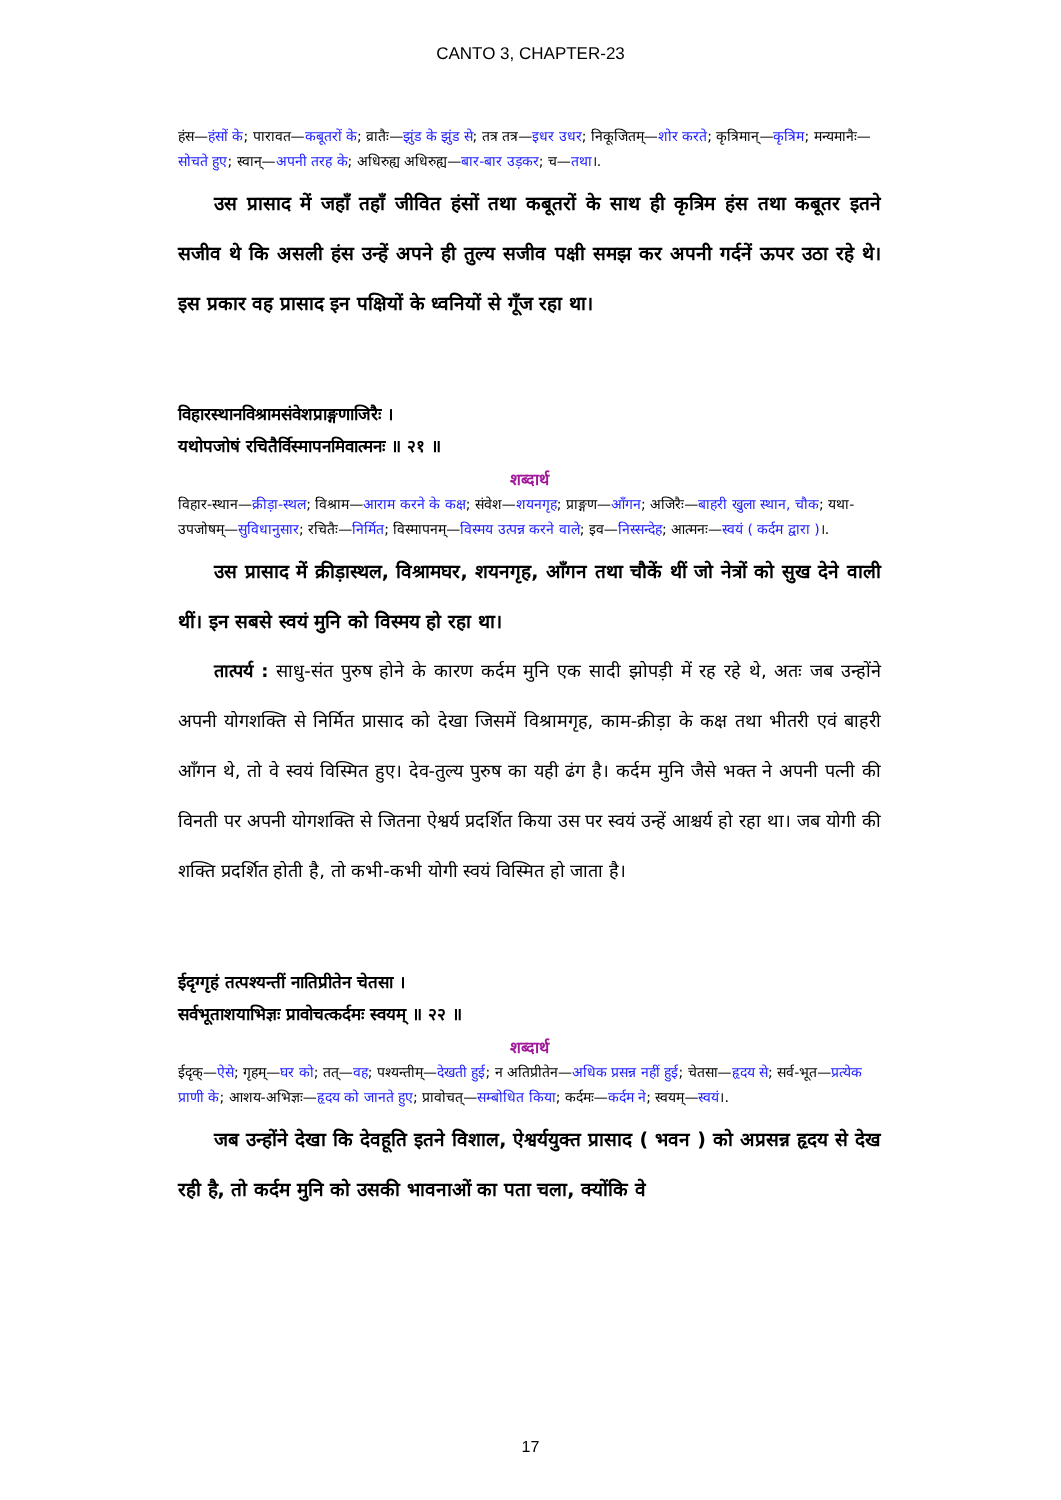CANTO 3, CHAPTER-23
हंस—हंसों के; पारावत—कबूतरों के; व्रातैः—झुंड के झुंड से; तत्र तत्र—इधर उधर; निकूजितम्—शोर करते; कृत्रिमान्—कृत्रिम; मन्यमानैः—सोचते हुए; स्वान्—अपनी तरह के; अधिरुह्य अधिरुह्य—बार-बार उड़कर; च—तथा।.
उस प्रासाद में जहाँ तहाँ जीवित हंसों तथा कबूतरों के साथ ही कृत्रिम हंस तथा कबूतर इतने सजीव थे कि असली हंस उन्हें अपने ही तुल्य सजीव पक्षी समझ कर अपनी गर्दनें ऊपर उठा रहे थे। इस प्रकार वह प्रासाद इन पक्षियों के ध्वनियों से गूँज रहा था।
विहारस्थानविश्रामसंवेशप्राङ्गणाजिरैः ।
यथोपजोषं रचितैर्विस्मापनमिवात्मनः ॥ २१ ॥
शब्दार्थ
विहार-स्थान—क्रीड़ा-स्थल; विश्राम—आराम करने के कक्ष; संवेश—शयनगृह; प्राङ्गण—आँगन; अजिरैः—बाहरी खुला स्थान, चौक; यथा-उपजोषम्—सुविधानुसार; रचितैः—निर्मित; विस्मापनम्—विस्मय उत्पन्न करने वाले; इव—निस्सन्देह; आत्मनः—स्वयं ( कर्दम द्वारा )।.
उस प्रासाद में क्रीड़ास्थल, विश्रामघर, शयनगृह, आँगन तथा चौकें थीं जो नेत्रों को सुख देने वाली थीं। इन सबसे स्वयं मुनि को विस्मय हो रहा था।
तात्पर्य : साधु-संत पुरुष होने के कारण कर्दम मुनि एक सादी झोपड़ी में रह रहे थे, अतः जब उन्होंने अपनी योगशक्ति से निर्मित प्रासाद को देखा जिसमें विश्रामगृह, काम-क्रीड़ा के कक्ष तथा भीतरी एवं बाहरी आँगन थे, तो वे स्वयं विस्मित हुए। देव-तुल्य पुरुष का यही ढंग है। कर्दम मुनि जैसे भक्त ने अपनी पत्नी की विनती पर अपनी योगशक्ति से जितना ऐश्वर्य प्रदर्शित किया उस पर स्वयं उन्हें आश्चर्य हो रहा था। जब योगी की शक्ति प्रदर्शित होती है, तो कभी-कभी योगी स्वयं विस्मित हो जाता है।
ईदृग्गृहं तत्पश्यन्तीं नातिप्रीतेन चेतसा ।
सर्वभूताशयाभिज्ञः प्रावोचत्कर्दमः स्वयम् ॥ २२ ॥
शब्दार्थ
ईदृक्—ऐसे; गृहम्—घर को; तत्—वह; पश्यन्तीम्—देखती हुई; न अतिप्रीतेन—अधिक प्रसन्न नहीं हुई; चेतसा—हृदय से; सर्व-भूत—प्रत्येक प्राणी के; आशय-अभिज्ञः—हृदय को जानते हुए; प्रावोचत्—सम्बोधित किया; कर्दमः—कर्दम ने; स्वयम्—स्वयं।.
जब उन्होंने देखा कि देवहूति इतने विशाल, ऐश्वर्ययुक्त प्रासाद ( भवन ) को अप्रसन्न हृदय से देख रही है, तो कर्दम मुनि को उसकी भावनाओं का पता चला, क्योंकि वे
17